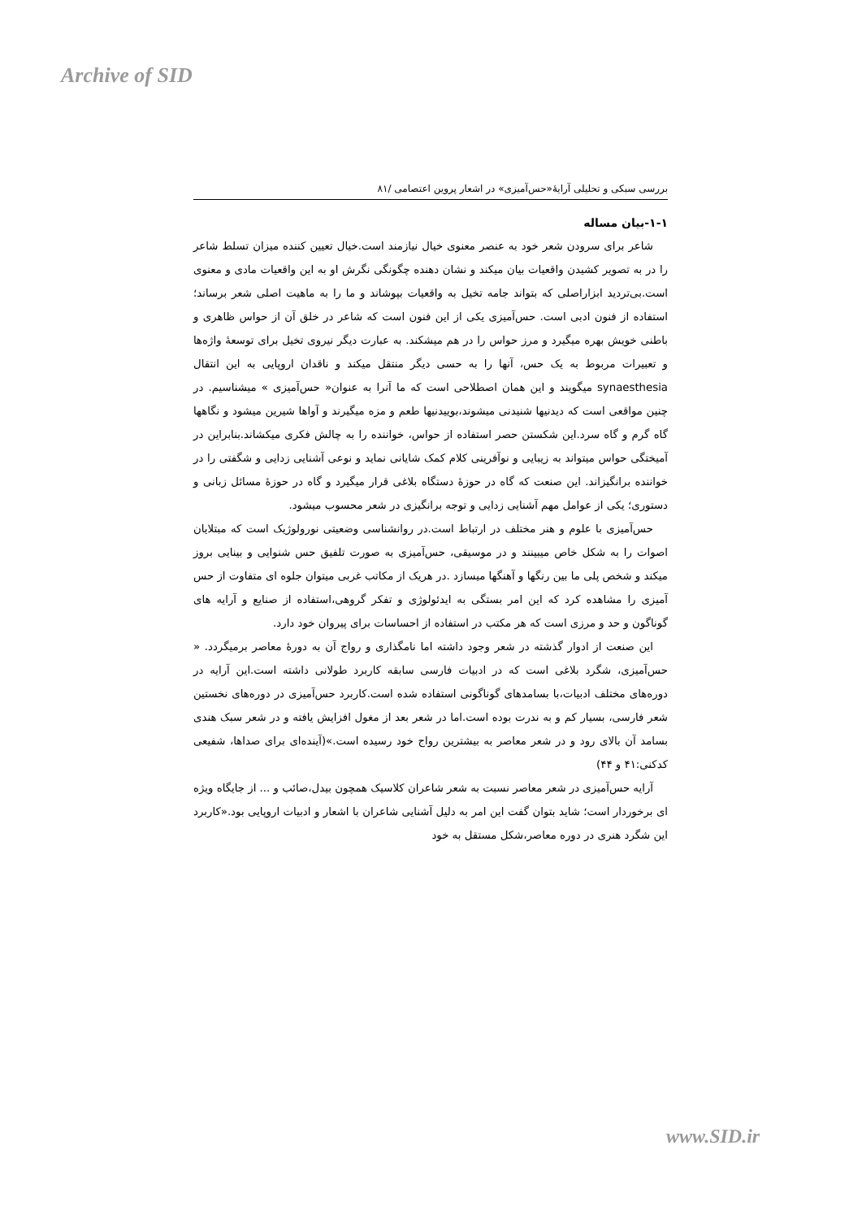Archive of SID
بررسی سبکی و تحلیلی آرایهٔ«حس‌آمیزی» در اشعار پروین اعتصامی /۸۱
۱-۱-بیان مساله
شاعر برای سرودن شعر خود به عنصر معنوی خیال نیازمند است.خیال تعیین کننده میزان تسلط شاعر را در به تصویر کشیدن واقعیات بیان میکند و نشان دهنده چگونگی نگرش او به این واقعیات مادی و معنوی است.بی‌تردید ابزاراصلی که بتواند جامه تخیل به واقعیات بپوشاند و ما را به ماهیت اصلی شعر برساند؛استفاده از فنون ادبی است. حس‌آمیزی یکی از این فنون است که شاعر در خلق آن از حواس ظاهری و باطنی خویش بهره میگیرد و مرز حواس را در هم میشکند. به عبارت دیگر نیروی تخیل برای توسعهٔ واژه‌ها و تعبیرات مربوط به یک حس، آنها را به حسی دیگر منتقل میکند و ناقدان اروپایی به این انتقال synaesthesia میگویند و این همان اصطلاحی است که ما آنرا به عنوان« حس‌آمیزی » میشناسیم. در چنین مواقعی است که دیدنیها شنیدنی میشوند،بوییدنیها طعم و مزه میگیرند و آواها شیرین میشود و نگاهها گاه گرم و گاه سرد.این شکستن حصر استفاده از حواس، خواننده را به چالش فکری میکشاند.بنابراین در آمیختگی حواس میتواند به زیبایی و نوآفرینی کلام کمک شایانی نماید و نوعی آشنایی زدایی و شگفتی را در خواننده برانگیزاند. این صنعت که گاه در حوزهٔ دستگاه بلاغی قرار میگیرد و گاه در حوزهٔ مسائل زبانی و دستوری؛ یکی از عوامل مهم آشنایی زدایی و توجه برانگیزی در شعر محسوب میشود.
حس‌آمیزی با علوم و هنر مختلف در ارتباط است.در روانشناسی وضعیتی نورولوژیک است که مبتلایان اصوات را به شکل خاص میبینند و در موسیقی، حس‌آمیزی به صورت تلفیق حس شنوایی و بینایی بروز میکند و شخص پلی ما بین رنگها و آهنگها میسازد .در هریک از مکاتب غربی میتوان جلوه ای متفاوت از حس آمیزی را مشاهده کرد که این امر بستگی به ایدئولوژی و تفکر گروهی،استفاده از صنایع و آرایه های گوناگون و حد و مرزی است که هر مکتب در استفاده از احساسات برای پیروان خود دارد.
این صنعت از ادوار گذشته در شعر وجود داشته اما نامگذاری و رواج آن به دورهٔ معاصر برمیگردد. « حس‌آمیزی، شگرد بلاغی است که در ادبیات فارسی سابقه کاربرد طولانی داشته است.این آرایه در دوره‌های مختلف ادبیات،با بسامدهای گوناگونی استفاده شده است.کاربرد حس‌آمیزی در دوره‌های نخستین شعر فارسی، بسیار کم و به ندرت بوده است.اما در شعر بعد از مغول افزایش یافته و در شعر سبک هندی بسامد آن بالای رود و در شعر معاصر به بیشترین رواج خود رسیده است.»(آینده‌ای برای صداها، شفیعی کدکنی:۴۱ و ۴۴)
آرایه حس‌آمیزی در شعر معاصر نسبت به شعر شاعران کلاسیک همچون بیدل،صائب و ... از جایگاه ویژه ای برخوردار است؛ شاید بتوان گفت این امر به دلیل آشنایی شاعران با اشعار و ادبیات اروپایی بود.«کاربرد این شگرد هنری در دوره معاصر،شکل مستقل به خود
www.SID.ir